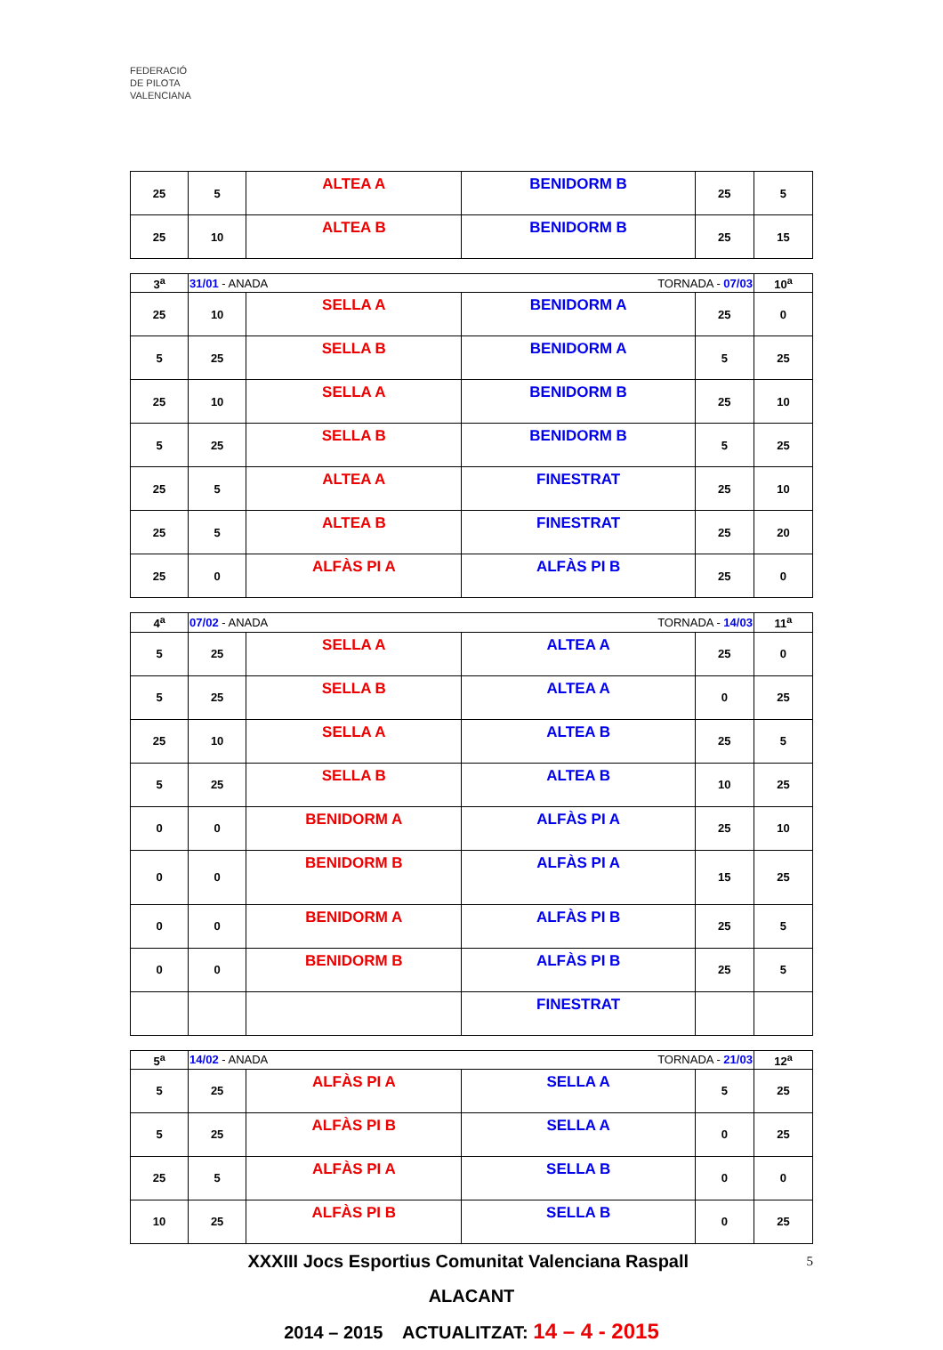FEDERACIÓ
DE PILOTA
VALENCIANA
| 25 | 5 | ALTEA A | BENIDORM B | 25 | 5 |
| 25 | 10 | ALTEA B | BENIDORM B | 25 | 15 |
| 3<sup>a</sup> | 31/01 - ANADA | | TORNADA - 07/03 | | 10<sup>a</sup> |
| 25 | 10 | SELLA A | BENIDORM A | 25 | 0 |
| 5 | 25 | SELLA B | BENIDORM A | 5 | 25 |
| 25 | 10 | SELLA A | BENIDORM B | 25 | 10 |
| 5 | 25 | SELLA B | BENIDORM B | 5 | 25 |
| 25 | 5 | ALTEA A | FINESTRAT | 25 | 10 |
| 25 | 5 | ALTEA B | FINESTRAT | 25 | 20 |
| 25 | 0 | ALFÀS PI A | ALFÀS PI B | 25 | 0 |
| 4<sup>a</sup> | 07/02 - ANADA | | TORNADA - 14/03 | | 11<sup>a</sup> |
| 5 | 25 | SELLA A | ALTEA A | 25 | 0 |
| 5 | 25 | SELLA B | ALTEA A | 0 | 25 |
| 25 | 10 | SELLA A | ALTEA B | 25 | 5 |
| 5 | 25 | SELLA B | ALTEA B | 10 | 25 |
| 0 | 0 | BENIDORM A | ALFÀS PI A | 25 | 10 |
| 0 | 0 | BENIDORM B | ALFÀS PI A | 15 | 25 |
| 0 | 0 | BENIDORM A | ALFÀS PI B | 25 | 5 |
| 0 | 0 | BENIDORM B | ALFÀS PI B | 25 | 5 |
| | | | FINESTRAT | | |
| 5<sup>a</sup> | 14/02 - ANADA | | TORNADA - 21/03 | | 12<sup>a</sup> |
| 5 | 25 | ALFÀS PI A | SELLA A | 5 | 25 |
| 5 | 25 | ALFÀS PI B | SELLA A | 0 | 25 |
| 25 | 5 | ALFÀS PI A | SELLA B | 0 | 0 |
| 10 | 25 | ALFÀS PI B | SELLA B | 0 | 25 |
XXXIII Jocs Esportius Comunitat Valenciana Raspall 5
ALACANT
2014 – 2015 ACTUALITZAT: 14 – 4 - 2015